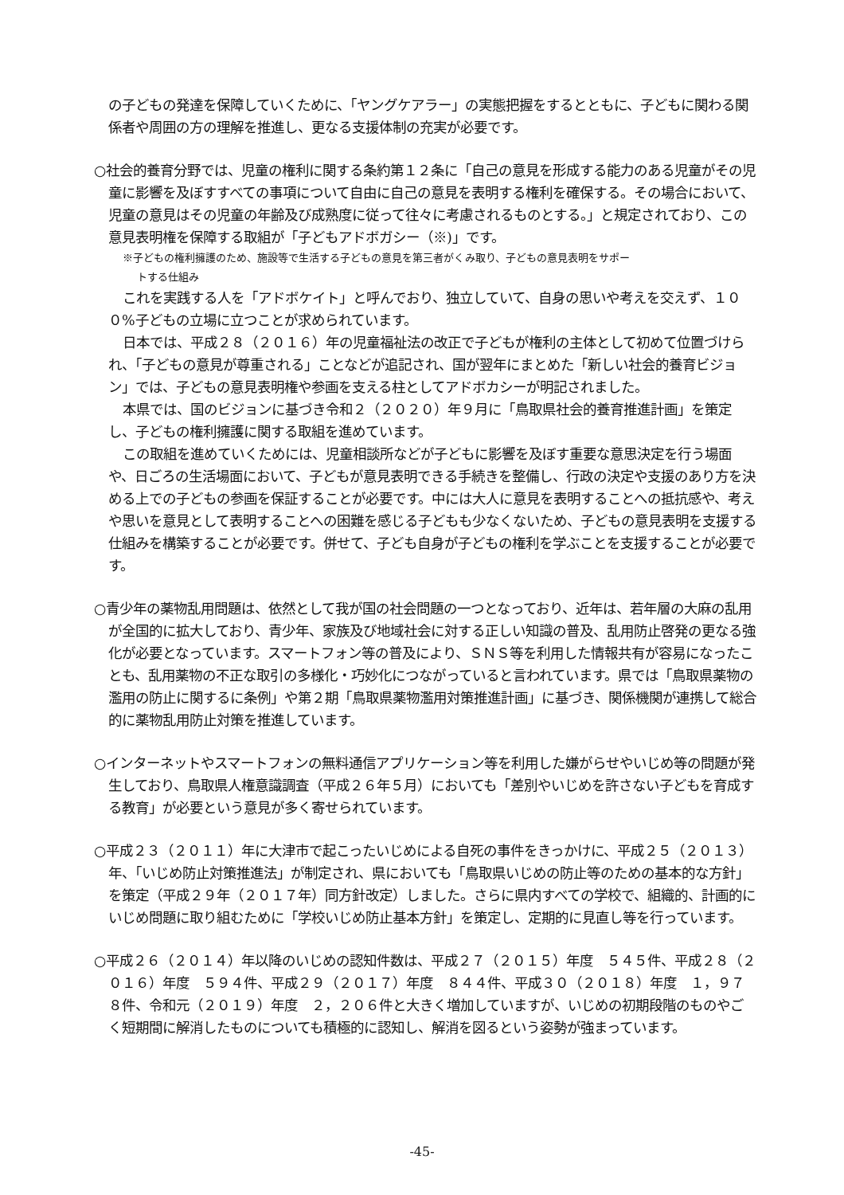の子どもの発達を保障していくために、「ヤングケアラー」の実態把握をするとともに、子どもに関わる関係者や周囲の方の理解を推進し、更なる支援体制の充実が必要です。
○社会的養育分野では、児童の権利に関する条約第１２条に「自己の意見を形成する能力のある児童がその児童に影響を及ぼすすべての事項について自由に自己の意見を表明する権利を確保する。その場合において、児童の意見はその児童の年齢及び成熟度に従って往々に考慮されるものとする。」と規定されており、この意見表明権を保障する取組が「子どもアドボガシー（※)」です。
※子どもの権利擁護のため、施設等で生活する子どもの意見を第三者がくみ取り、子どもの意見表明をサポー
トする仕組み
これを実践する人を「アドボケイト」と呼んでおり、独立していて、自身の思いや考えを交えず、１００%子どもの立場に立つことが求められています。
日本では、平成２８（２０１６）年の児童福祉法の改正で子どもが権利の主体として初めて位置づけられ、「子どもの意見が尊重される」ことなどが追記され、国が翌年にまとめた「新しい社会的養育ビジョン」では、子どもの意見表明権や参画を支える柱としてアドボカシーが明記されました。
本県では、国のビジョンに基づき令和２（２０２０）年９月に「鳥取県社会的養育推進計画」を策定し、子どもの権利擁護に関する取組を進めています。
この取組を進めていくためには、児童相談所などが子どもに影響を及ぼす重要な意思決定を行う場面や、日ごろの生活場面において、子どもが意見表明できる手続きを整備し、行政の決定や支援のあり方を決める上での子どもの参画を保証することが必要です。中には大人に意見を表明することへの抵抗感や、考えや思いを意見として表明することへの困難を感じる子どもも少なくないため、子どもの意見表明を支援する仕組みを構築することが必要です。併せて、子ども自身が子どもの権利を学ぶことを支援することが必要です。
○青少年の薬物乱用問題は、依然として我が国の社会問題の一つとなっており、近年は、若年層の大麻の乱用が全国的に拡大しており、青少年、家族及び地域社会に対する正しい知識の普及、乱用防止啓発の更なる強化が必要となっています。スマートフォン等の普及により、ＳＮＳ等を利用した情報共有が容易になったことも、乱用薬物の不正な取引の多様化・巧妙化につながっていると言われています。県では「鳥取県薬物の濫用の防止に関するに条例」や第２期「鳥取県薬物濫用対策推進計画」に基づき、関係機関が連携して総合的に薬物乱用防止対策を推進しています。
○インターネットやスマートフォンの無料通信アプリケーション等を利用した嫌がらせやいじめ等の問題が発生しており、鳥取県人権意識調査（平成２６年５月）においても「差別やいじめを許さない子どもを育成する教育」が必要という意見が多く寄せられています。
○平成２３（２０１１）年に大津市で起こったいじめによる自死の事件をきっかけに、平成２５（２０１３）年、「いじめ防止対策推進法」が制定され、県においても「鳥取県いじめの防止等のための基本的な方針」を策定（平成２９年（２０１７年）同方針改定）しました。さらに県内すべての学校で、組織的、計画的にいじめ問題に取り組むために「学校いじめ防止基本方針」を策定し、定期的に見直し等を行っています。
○平成２６（２０１４）年以降のいじめの認知件数は、平成２７（２０１５）年度　５４５件、平成２８（２０１６）年度　５９４件、平成２９（２０１７）年度　８４４件、平成３０（２０１８）年度　１，９７８件、令和元（２０１９）年度　２，２０６件と大きく増加していますが、いじめの初期段階のものやごく短期間に解消したものについても積極的に認知し、解消を図るという姿勢が強まっています。
-45-